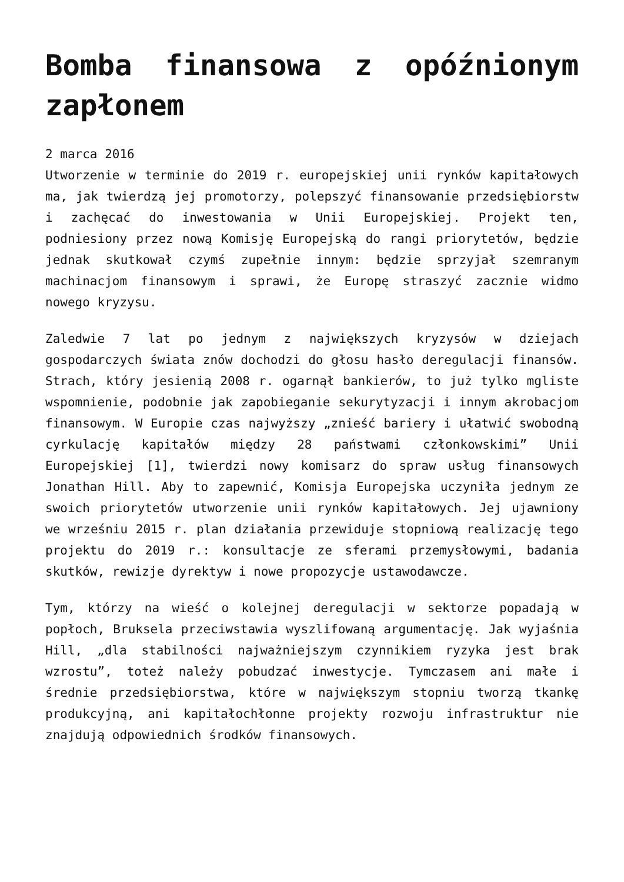Bomba finansowa z opóźnionym zapłonem
2 marca 2016
Utworzenie w terminie do 2019 r. europejskiej unii rynków kapitałowych ma, jak twierdzą jej promotorzy, polepszyć finansowanie przedsiębiorstw i zachęcać do inwestowania w Unii Europejskiej. Projekt ten, podniesiony przez nową Komisję Europejską do rangi priorytetów, będzie jednak skutkował czymś zupełnie innym: będzie sprzyjał szemranym machinacjom finansowym i sprawi, że Europę straszyć zacznie widmo nowego kryzysu.
Zaledwie 7 lat po jednym z największych kryzysów w dziejach gospodarczych świata znów dochodzi do głosu hasło deregulacji finansów. Strach, który jesienią 2008 r. ogarnął bankierów, to już tylko mgliste wspomnienie, podobnie jak zapobieganie sekurytyzacji i innym akrobacjom finansowym. W Europie czas najwyższy „znieść bariery i ułatwić swobodną cyrkulację kapitałów między 28 państwami członkowskimi” Unii Europejskiej [1], twierdzi nowy komisarz do spraw usług finansowych Jonathan Hill. Aby to zapewnić, Komisja Europejska uczyniła jednym ze swoich priorytetów utworzenie unii rynków kapitałowych. Jej ujawniony we wrześniu 2015 r. plan działania przewiduje stopniową realizację tego projektu do 2019 r.: konsultacje ze sferami przemysłowymi, badania skutków, rewizje dyrektyw i nowe propozycje ustawodawcze.
Tym, którzy na wieść o kolejnej deregulacji w sektorze popadają w popłoch, Bruksela przeciwstawia wyszlifowaną argumentację. Jak wyjaśnia Hill, „dla stabilności najważniejszym czynnikiem ryzyka jest brak wzrostu”, toteż należy pobudzać inwestycje. Tymczasem ani małe i średnie przedsiębiorstwa, które w największym stopniu tworzą tkankę produkcyjną, ani kapitałochłonne projekty rozwoju infrastruktur nie znajdują odpowiednich środków finansowych.